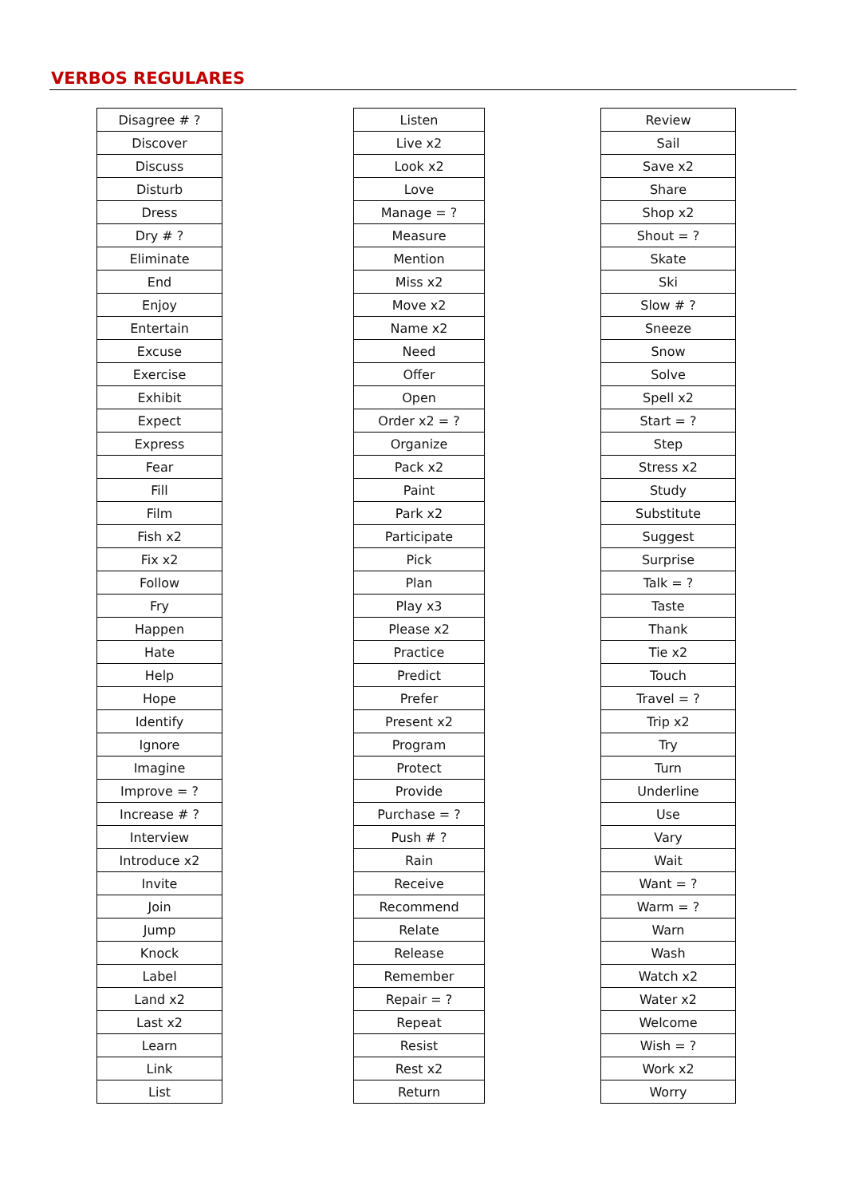VERBOS REGULARES
| Disagree # ? |
| Discover |
| Discuss |
| Disturb |
| Dress |
| Dry # ? |
| Eliminate |
| End |
| Enjoy |
| Entertain |
| Excuse |
| Exercise |
| Exhibit |
| Expect |
| Express |
| Fear |
| Fill |
| Film |
| Fish x2 |
| Fix x2 |
| Follow |
| Fry |
| Happen |
| Hate |
| Help |
| Hope |
| Identify |
| Ignore |
| Imagine |
| Improve = ? |
| Increase # ? |
| Interview |
| Introduce x2 |
| Invite |
| Join |
| Jump |
| Knock |
| Label |
| Land x2 |
| Last x2 |
| Learn |
| Link |
| List |
| Listen |
| Live x2 |
| Look x2 |
| Love |
| Manage = ? |
| Measure |
| Mention |
| Miss x2 |
| Move x2 |
| Name x2 |
| Need |
| Offer |
| Open |
| Order x2 = ? |
| Organize |
| Pack x2 |
| Paint |
| Park x2 |
| Participate |
| Pick |
| Plan |
| Play x3 |
| Please x2 |
| Practice |
| Predict |
| Prefer |
| Present x2 |
| Program |
| Protect |
| Provide |
| Purchase = ? |
| Push # ? |
| Rain |
| Receive |
| Recommend |
| Relate |
| Release |
| Remember |
| Repair = ? |
| Repeat |
| Resist |
| Rest x2 |
| Return |
| Review |
| Sail |
| Save x2 |
| Share |
| Shop x2 |
| Shout = ? |
| Skate |
| Ski |
| Slow # ? |
| Sneeze |
| Snow |
| Solve |
| Spell x2 |
| Start = ? |
| Step |
| Stress x2 |
| Study |
| Substitute |
| Suggest |
| Surprise |
| Talk = ? |
| Taste |
| Thank |
| Tie x2 |
| Touch |
| Travel = ? |
| Trip x2 |
| Try |
| Turn |
| Underline |
| Use |
| Vary |
| Wait |
| Want = ? |
| Warm = ? |
| Warn |
| Wash |
| Watch x2 |
| Water x2 |
| Welcome |
| Wish = ? |
| Work x2 |
| Worry |